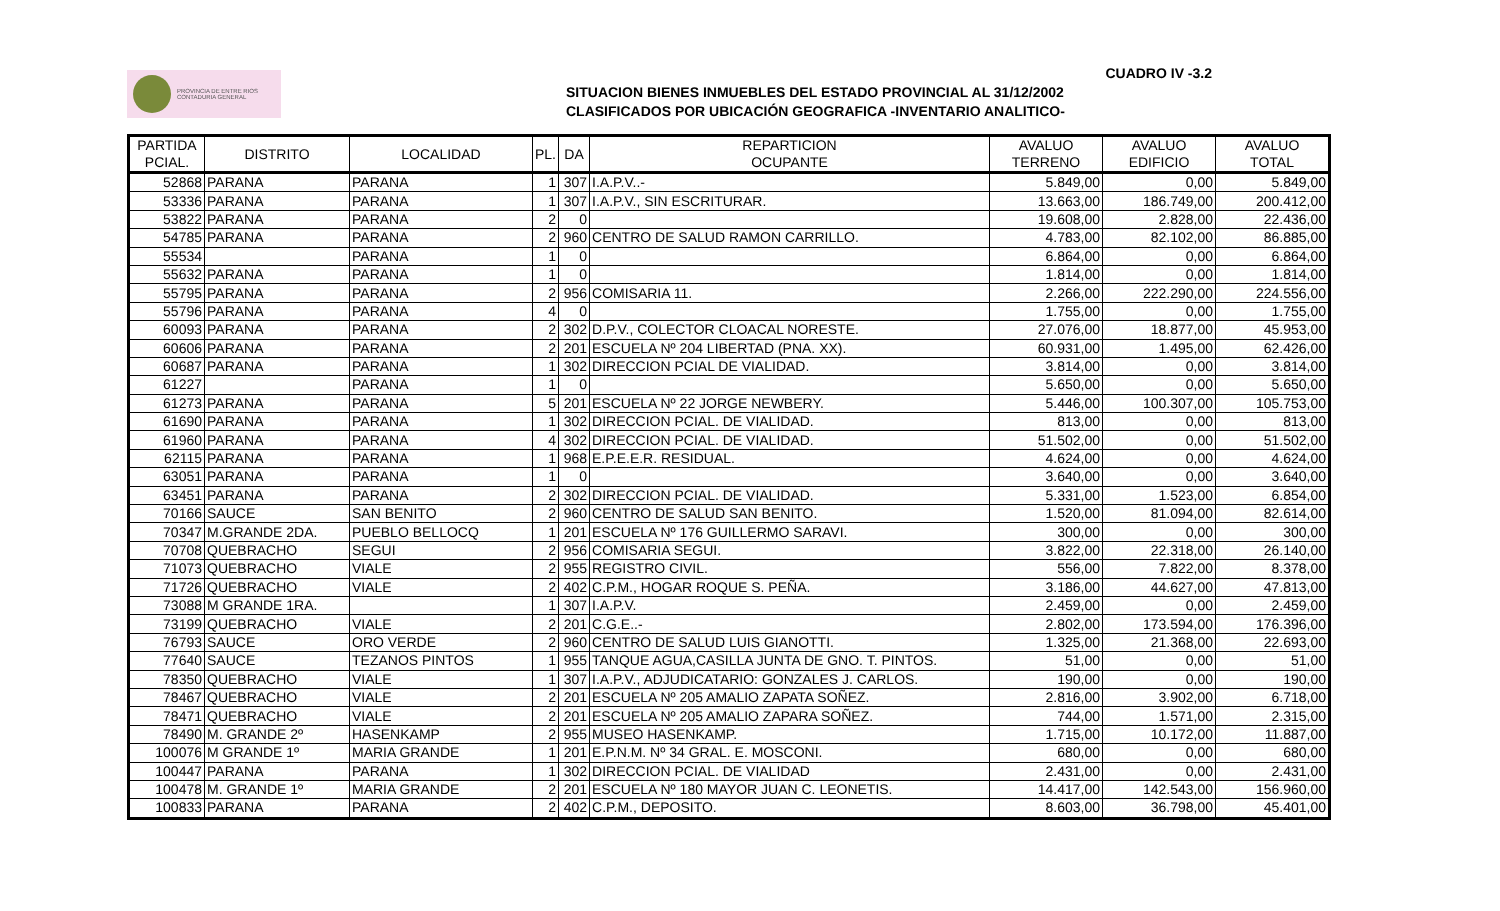PROVINCIA DE ENTRE RIOS
CONTADURIA GENERAL
CUADRO IV -3.2
SITUACION BIENES INMUEBLES DEL ESTADO PROVINCIAL AL 31/12/2002
CLASIFICADOS POR UBICACIÓN GEOGRAFICA -INVENTARIO ANALITICO-
| PARTIDA PCIAL. | DISTRITO | LOCALIDAD | PL. | DA | REPARTICION OCUPANTE | AVALUO TERRENO | AVALUO EDIFICIO | AVALUO TOTAL |
| --- | --- | --- | --- | --- | --- | --- | --- | --- |
| 52868 | PARANA | PARANA | 1 | 307 | I.A.P.V..- | 5.849,00 | 0,00 | 5.849,00 |
| 53336 | PARANA | PARANA | 1 | 307 | I.A.P.V., SIN ESCRITURAR. | 13.663,00 | 186.749,00 | 200.412,00 |
| 53822 | PARANA | PARANA | 2 | 0 | | 19.608,00 | 2.828,00 | 22.436,00 |
| 54785 | PARANA | PARANA | 2 | 960 | CENTRO DE SALUD RAMON CARRILLO. | 4.783,00 | 82.102,00 | 86.885,00 |
| 55534 | | PARANA | 1 | 0 | | 6.864,00 | 0,00 | 6.864,00 |
| 55632 | PARANA | PARANA | 1 | 0 | | 1.814,00 | 0,00 | 1.814,00 |
| 55795 | PARANA | PARANA | 2 | 956 | COMISARIA 11. | 2.266,00 | 222.290,00 | 224.556,00 |
| 55796 | PARANA | PARANA | 4 | 0 | | 1.755,00 | 0,00 | 1.755,00 |
| 60093 | PARANA | PARANA | 2 | 302 | D.P.V., COLECTOR CLOACAL NORESTE. | 27.076,00 | 18.877,00 | 45.953,00 |
| 60606 | PARANA | PARANA | 2 | 201 | ESCUELA Nº 204 LIBERTAD (PNA. XX). | 60.931,00 | 1.495,00 | 62.426,00 |
| 60687 | PARANA | PARANA | 1 | 302 | DIRECCION PCIAL DE VIALIDAD. | 3.814,00 | 0,00 | 3.814,00 |
| 61227 | | PARANA | 1 | 0 | | 5.650,00 | 0,00 | 5.650,00 |
| 61273 | PARANA | PARANA | 5 | 201 | ESCUELA Nº 22 JORGE NEWBERY. | 5.446,00 | 100.307,00 | 105.753,00 |
| 61690 | PARANA | PARANA | 1 | 302 | DIRECCION PCIAL. DE VIALIDAD. | 813,00 | 0,00 | 813,00 |
| 61960 | PARANA | PARANA | 4 | 302 | DIRECCION PCIAL. DE VIALIDAD. | 51.502,00 | 0,00 | 51.502,00 |
| 62115 | PARANA | PARANA | 1 | 968 | E.P.E.E.R. RESIDUAL. | 4.624,00 | 0,00 | 4.624,00 |
| 63051 | PARANA | PARANA | 1 | 0 | | 3.640,00 | 0,00 | 3.640,00 |
| 63451 | PARANA | PARANA | 2 | 302 | DIRECCION PCIAL. DE VIALIDAD. | 5.331,00 | 1.523,00 | 6.854,00 |
| 70166 | SAUCE | SAN BENITO | 2 | 960 | CENTRO DE SALUD SAN BENITO. | 1.520,00 | 81.094,00 | 82.614,00 |
| 70347 | M.GRANDE 2DA. | PUEBLO BELLOCQ | 1 | 201 | ESCUELA Nº 176 GUILLERMO SARAVI. | 300,00 | 0,00 | 300,00 |
| 70708 | QUEBRACHO | SEGUI | 2 | 956 | COMISARIA SEGUI. | 3.822,00 | 22.318,00 | 26.140,00 |
| 71073 | QUEBRACHO | VIALE | 2 | 955 | REGISTRO CIVIL. | 556,00 | 7.822,00 | 8.378,00 |
| 71726 | QUEBRACHO | VIALE | 2 | 402 | C.P.M., HOGAR ROQUE S. PEÑA. | 3.186,00 | 44.627,00 | 47.813,00 |
| 73088 | M GRANDE 1RA. | | 1 | 307 | I.A.P.V. | 2.459,00 | 0,00 | 2.459,00 |
| 73199 | QUEBRACHO | VIALE | 2 | 201 | C.G.E..- | 2.802,00 | 173.594,00 | 176.396,00 |
| 76793 | SAUCE | ORO VERDE | 2 | 960 | CENTRO DE SALUD LUIS GIANOTTI. | 1.325,00 | 21.368,00 | 22.693,00 |
| 77640 | SAUCE | TEZANOS PINTOS | 1 | 955 | TANQUE AGUA,CASILLA JUNTA DE GNO. T. PINTOS. | 51,00 | 0,00 | 51,00 |
| 78350 | QUEBRACHO | VIALE | 1 | 307 | I.A.P.V., ADJUDICATARIO: GONZALES J. CARLOS. | 190,00 | 0,00 | 190,00 |
| 78467 | QUEBRACHO | VIALE | 2 | 201 | ESCUELA Nº 205 AMALIO ZAPATA SOÑEZ. | 2.816,00 | 3.902,00 | 6.718,00 |
| 78471 | QUEBRACHO | VIALE | 2 | 201 | ESCUELA Nº 205 AMALIO ZAPARA SOÑEZ. | 744,00 | 1.571,00 | 2.315,00 |
| 78490 | M. GRANDE 2º | HASENKAMP | 2 | 955 | MUSEO HASENKAMP. | 1.715,00 | 10.172,00 | 11.887,00 |
| 100076 | M GRANDE 1º | MARIA GRANDE | 1 | 201 | E.P.N.M. Nº 34 GRAL. E. MOSCONI. | 680,00 | 0,00 | 680,00 |
| 100447 | PARANA | PARANA | 1 | 302 | DIRECCION PCIAL. DE VIALIDAD | 2.431,00 | 0,00 | 2.431,00 |
| 100478 | M. GRANDE 1º | MARIA GRANDE | 2 | 201 | ESCUELA Nº 180 MAYOR JUAN C. LEONETIS. | 14.417,00 | 142.543,00 | 156.960,00 |
| 100833 | PARANA | PARANA | 2 | 402 | C.P.M., DEPOSITO. | 8.603,00 | 36.798,00 | 45.401,00 |